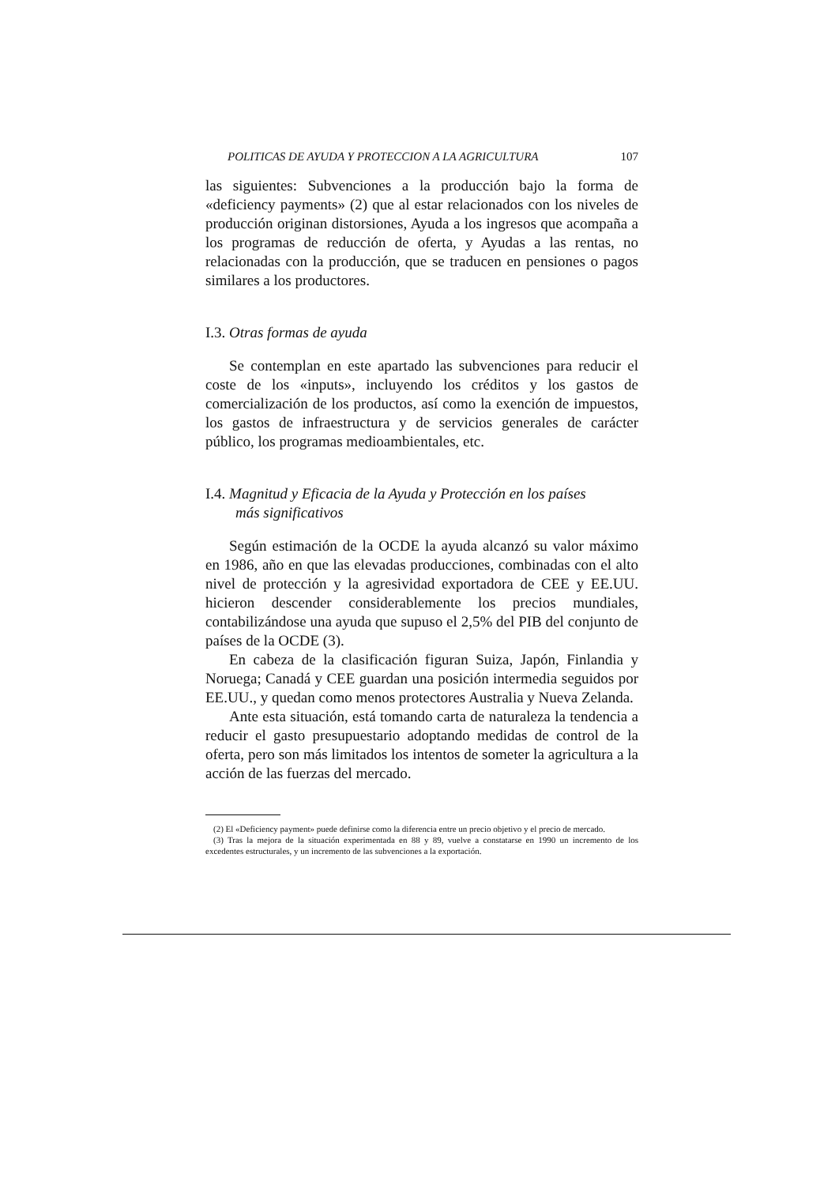POLITICAS DE AYUDA Y PROTECCION A LA AGRICULTURA 107
las siguientes: Subvenciones a la producción bajo la forma de «deficiency payments» (2) que al estar relacionados con los niveles de producción originan distorsiones, Ayuda a los ingresos que acompaña a los programas de reducción de oferta, y Ayudas a las rentas, no relacionadas con la producción, que se traducen en pensiones o pagos similares a los productores.
I.3. Otras formas de ayuda
Se contemplan en este apartado las subvenciones para reducir el coste de los «inputs», incluyendo los créditos y los gastos de comercialización de los productos, así como la exención de impuestos, los gastos de infraestructura y de servicios generales de carácter público, los programas medioambientales, etc.
I.4. Magnitud y Eficacia de la Ayuda y Protección en los países
más significativos
Según estimación de la OCDE la ayuda alcanzó su valor máximo en 1986, año en que las elevadas producciones, combinadas con el alto nivel de protección y la agresividad exportadora de CEE y EE.UU. hicieron descender considerablemente los precios mundiales, contabilizándose una ayuda que supuso el 2,5% del PIB del conjunto de países de la OCDE (3).
En cabeza de la clasificación figuran Suiza, Japón, Finlandia y Noruega; Canadá y CEE guardan una posición intermedia seguidos por EE.UU., y quedan como menos protectores Australia y Nueva Zelanda.
Ante esta situación, está tomando carta de naturaleza la tendencia a reducir el gasto presupuestario adoptando medidas de control de la oferta, pero son más limitados los intentos de someter la agricultura a la acción de las fuerzas del mercado.
(2) El «Deficiency payment» puede definirse como la diferencia entre un precio objetivo y el precio de mercado.
(3) Tras la mejora de la situación experimentada en 88 y 89, vuelve a constatarse en 1990 un incremento de los excedentes estructurales, y un incremento de las subvenciones a la exportación.